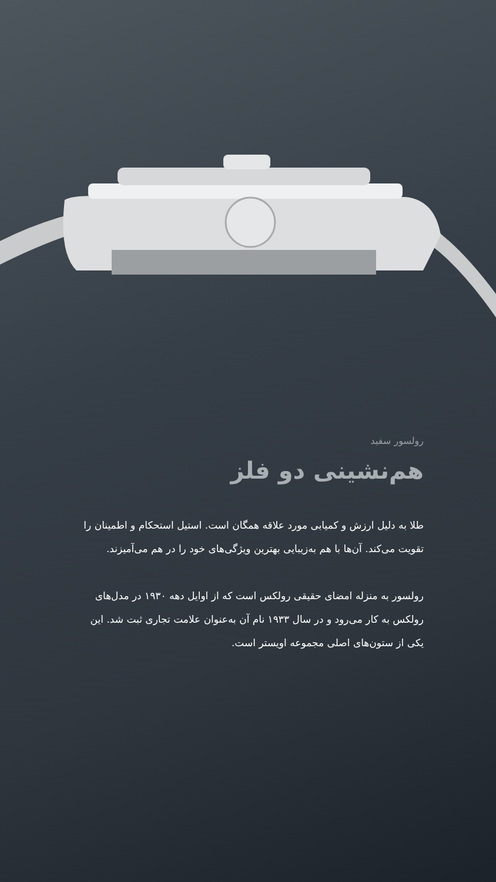رولسور سفید
هم‌نشینی دو فلز
طلا به دلیل ارزش و کمیابی مورد علاقه همگان است. استیل استحکام و اطمینان را تقویت می‌کند. آن‌ها با هم به‌زیبایی بهترین ویژگی‌های خود را در هم می‌آمیزند.
رولسور به منزله امضای حقیقی رولکس است که از اوایل دهه ۱۹۳۰ در مدل‌های رولکس به کار می‌رود و در سال ۱۹۳۳ نام آن به‌عنوان علامت تجاری ثبت شد. این یکی از ستون‌های اصلی مجموعه اویستر است.